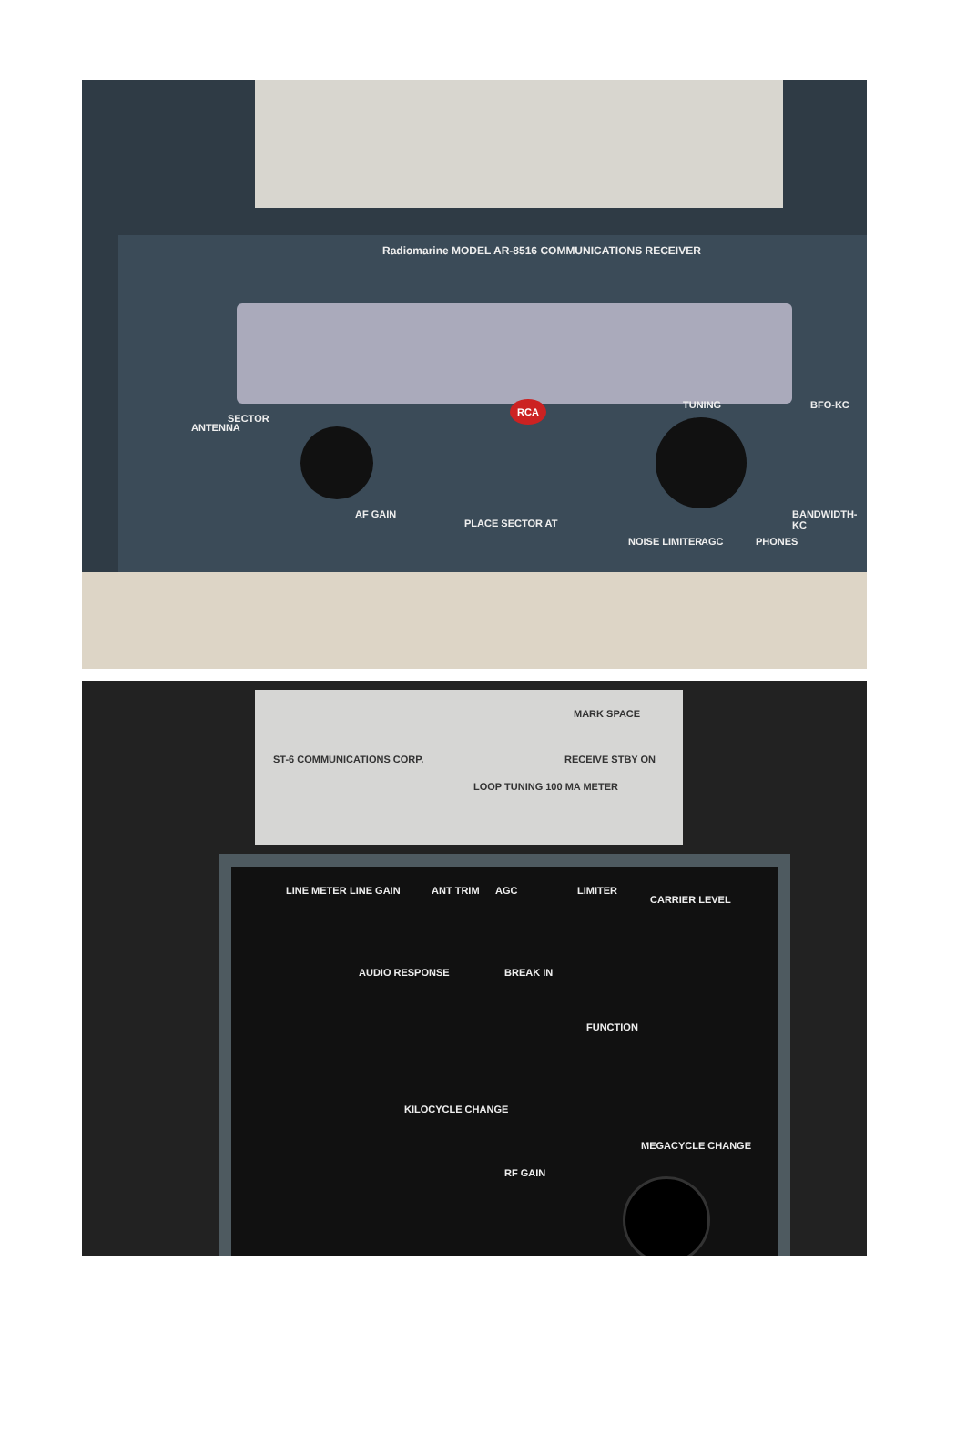Radiomarine MODEL AR-8516 COMMUNICATIONS RECEIVER
RCA
SECTOR
TUNING BFO-KC
PLACE SECTOR AT
NOISE LIMITER AGC PHONES
BANDWIDTH-KC
ANTENNA
AF GAIN
ST-6 COMMUNICATIONS CORP.
MARK SPACE
RECEIVE STBY ON
LOOP TUNING 100 MA METER
LINE METER LINE GAIN ANT TRIM AGC LIMITER
CARRIER LEVEL
AUDIO RESPONSE BREAK IN
FUNCTION
KILOCYCLE CHANGE
MEGACYCLE CHANGE
RF GAIN